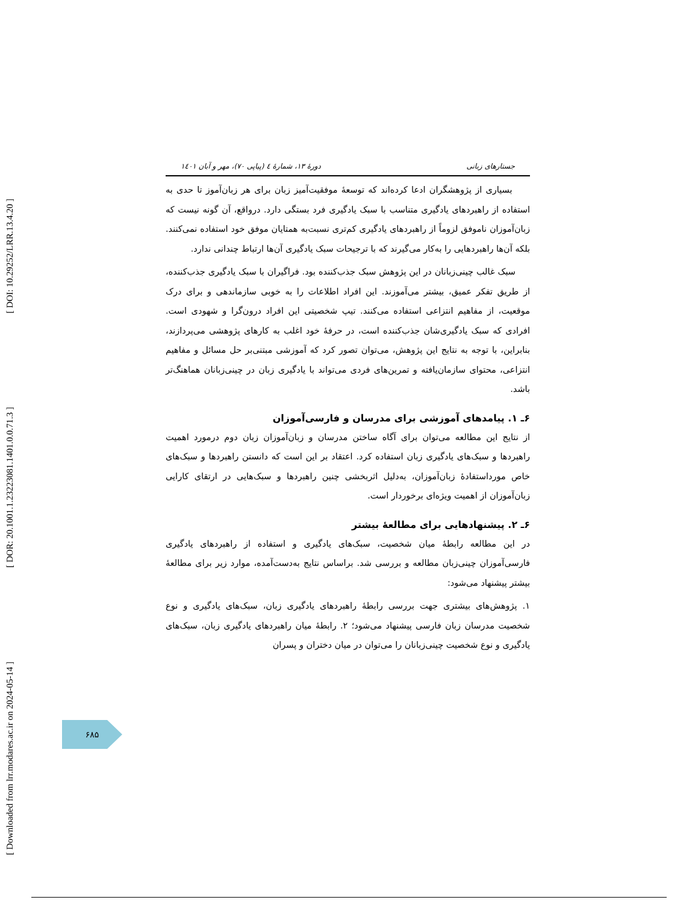[ DOI: 10.29252/LRR.13.4.20 ]
[ DOR: 20.1001.1.23223081.1401.0.0.71.3 ]
[ Downloaded from lrr.modares.ac.ir on 2024-05-14 ]
جستارهای زبانی دورهٔ ۱۳، شمارهٔ ٤ (پیاپی ۷۰)، مهر و آبان ۱٤۰۱
بسیاری از پژوهشگران ادعا کرده‌اند که توسعهٔ موفقیت‌آمیز زبان برای هر زبان‌آموز تا حدی به استفاده از راهبردهای یادگیری متناسب با سبک یادگیری فرد بستگی دارد. درواقع، آن گونه نیست که زبان‌آموزان ناموفق لزوماً از راهبردهای یادگیری کم‌تری نسبت‌به همتایان موفق خود استفاده نمی‌کنند. بلکه آن‌ها راهبردهایی را به‌کار می‌گیرند که با ترجیحات سبک یادگیری آن‌ها ارتباط چندانی ندارد.
سبک غالب چینی‌زبانان در این پژوهش سبک جذب‌کننده بود. فراگیران با سبک یادگیری جذب‌کننده، از طریق تفکر عمیق، بیشتر می‌آموزند. این افراد اطلاعات را به خوبی سازماندهی و برای درک موقعیت، از مفاهیم انتزاعی استفاده می‌کنند. تیپ شخصیتی این افراد درون‌گرا و شهودی است. افرادی که سبک یادگیری‌شان جذب‌کننده است، در حرفهٔ خود اغلب به کارهای پژوهشی می‌پردازند، بنابراین، با توجه به نتایج این پژوهش، می‌توان تصور کرد که آموزشی مبتنی‌بر حل مسائل و مفاهیم انتزاعی، محتوای سازمان‌یافته و تمرین‌های فردی می‌تواند با یادگیری زبان در چینی‌زبانان هماهنگ‌تر باشد.
۶ـ ۱. پیامدهای آموزشی برای مدرسان و فارسی‌آموزان
از نتایج این مطالعه می‌توان برای آگاه ساختن مدرسان و زبان‌آموزان زبان دوم درمورد اهمیت راهبردها و سبک‌های یادگیری زبان استفاده کرد. اعتقاد بر این است که دانستن راهبردها و سبک‌های خاص مورداستفادهٔ زبان‌آموزان، به‌دلیل اثربخشی چنین راهبردها و سبک‌هایی در ارتقای کارایی زبان‌آموزان از اهمیت ویژه‌ای برخوردار است.
۶ـ ۲. پیشنهادهایی برای مطالعهٔ بیشتر
در این مطالعه رابطهٔ میان شخصیت، سبک‌های یادگیری و استفاده از راهبردهای یادگیری فارسی‌آموزان چینی‌زبان مطالعه و بررسی شد. براساس نتایج به‌دست‌آمده، موارد زیر برای مطالعهٔ بیشتر پیشنهاد می‌شود:
۱. پژوهش‌های بیشتری جهت بررسی رابطهٔ راهبردهای یادگیری زبان، سبک‌های یادگیری و نوع شخصیت مدرسان زبان فارسی پیشنهاد می‌شود؛ ۲. رابطهٔ میان راهبردهای یادگیری زبان، سبک‌های یادگیری و نوع شخصیت چینی‌زبانان را می‌توان در میان دختران و پسران
۶۸۵